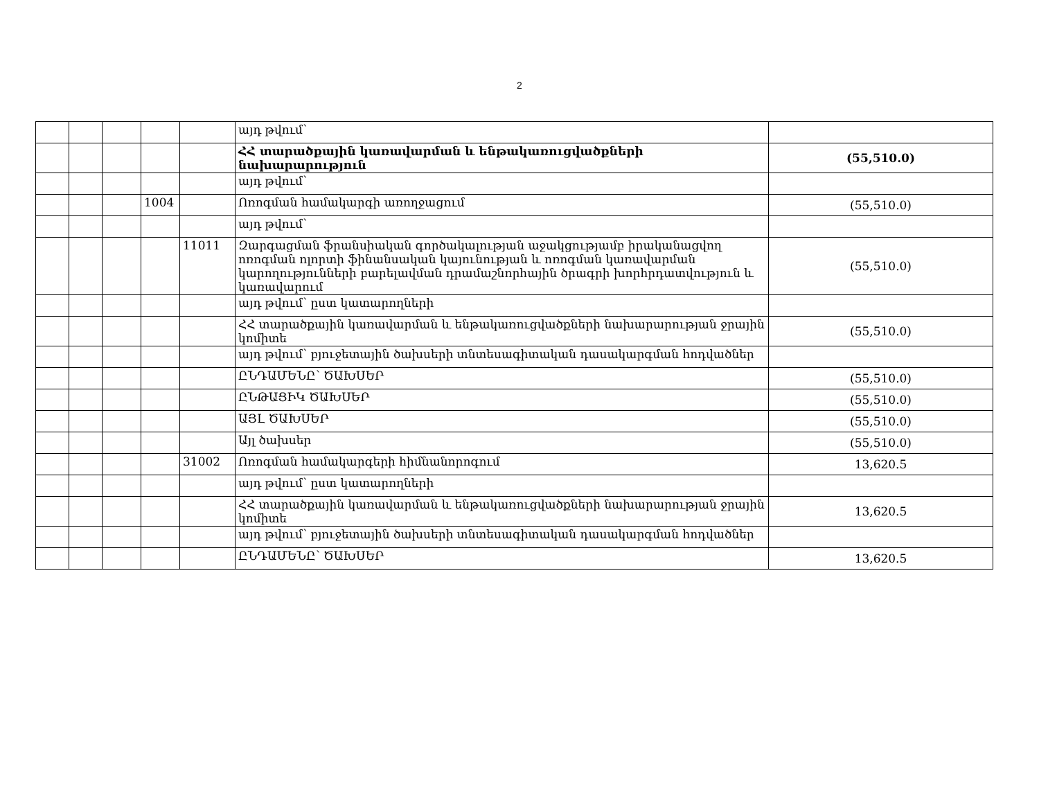2
| | | | | | այդ թվում՝ | |
| | | | | | ՀՀ տարածքային կառավարման և ենթակառուցվածքների նախարարություն | (55,510.0) |
| | | | | | այդ թվում՝ | |
| | | | 1004 | | Ոռոգման համակարգի առողջացում | (55,510.0) |
| | | | | | այդ թվում՝ | |
| | | | | 11011 | Զարգացման ֆրանսիական գործակալության աջակցությամբ իրականացվող ոռոգման ոլորտի ֆինանսական կայունության և ոռոգման կառավարման կարողությունների բարելավման դրամաշնորհային ծրագրի խորհրդատվություն և կառավարում | (55,510.0) |
| | | | | | այդ թվում՝ ըստ կատարողների | |
| | | | | | ՀՀ տարածքային կառավարման և ենթակառուցվածքների նախարարության ջրային կոմիտե | (55,510.0) |
| | | | | | այդ թվում՝ բյուջետային ծախսերի տնտեսագիտական դասակարգման հոդվածներ | |
| | | | | | ԸՆԴԱՄԵՆԸ՝ ԾԱԽՍԵՐ | (55,510.0) |
| | | | | | ԸՆԹԱՑԻԿ ԾԱԽՍԵՐ | (55,510.0) |
| | | | | | ԱՅԼ ԾԱԽՍԵՐ | (55,510.0) |
| | | | | | Այլ ծախսեր | (55,510.0) |
| | | | | 31002 | Ոռոգման համակարգերի հիմնանորոգում | 13,620.5 |
| | | | | | այդ թվում՝ ըստ կատարողների | |
| | | | | | ՀՀ տարածքային կառավարման և ենթակառուցվածքների նախարարության ջրային կոմիտե | 13,620.5 |
| | | | | | այդ թվում՝ բյուջետային ծախսերի տնտեսագիտական դասակարգման հոդվածներ | |
| | | | | | ԸՆԴԱՄԵՆԸ՝ ԾԱԽՍԵՐ | 13,620.5 |